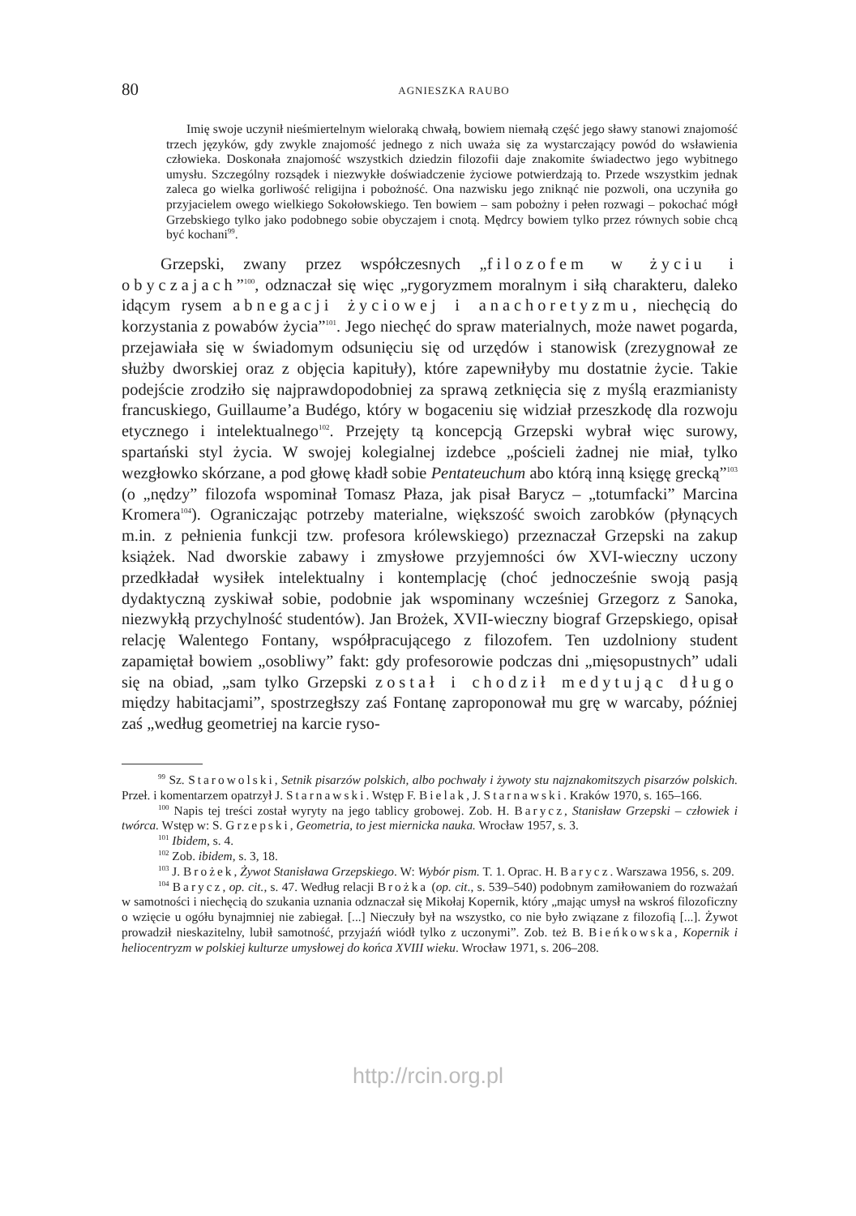80 AGNIESZKA RAUBO
Imię swoje uczynił nieśmiertelnym wieloraką chwałą, bowiem niemałą część jego sławy stanowi znajomość trzech języków, gdy zwykle znajomość jednego z nich uważa się za wystarczający powód do wsławienia człowieka. Doskonała znajomość wszystkich dziedzin filozofii daje znakomite świadectwo jego wybitnego umysłu. Szczególny rozsądek i niezwykłe doświadczenie życiowe potwierdzają to. Przede wszystkim jednak zaleca go wielka gorliwość religijna i pobożność. Ona nazwisku jego zniknąć nie pozwoli, ona uczyniła go przyjacielem owego wielkiego Sokołowskiego. Ten bowiem – sam pobożny i pełen rozwagi – pokochać mógł Grzebskiego tylko jako podobnego sobie obyczajem i cnotą. Mędrcy bowiem tylko przez równych sobie chcą być kochani<sup>99</sup>.
Grzepski, zwany przez współczesnych „filozofem w życiu i obyczajach”<sup>100</sup>, odznaczał się więc „rygoryzmem moralnym i siłą charakteru, daleko idącym rysem abnegacji życiowej i anachoretyzmu, niechęcią do korzystania z powabów życia”<sup>101</sup>. Jego niechęć do spraw materialnych, może nawet pogarda, przejawiała się w świadomym odsunięciu się od urzędów i stanowisk (zrezygnował ze służby dworskiej oraz z objęcia kapituły), które zapewniłyby mu dostatnie życie. Takie podejście zrodziło się najprawdopodobniej za sprawą zetknięcia się z myślą erazmianisty francuskiego, Guillaume’a Budégo, który w bogaceniu się widział przeszkodę dla rozwoju etycznego i intelektualnego<sup>102</sup>. Przejęty tą koncepcją Grzepski wybrał więc surowy, spartański styl życia. W swojej kolegialnej izdebce „pościeli żadnej nie miał, tylko wezgłowko skórzane, a pod głowę kładł sobie Pentateuchum abo którą inną księgę grecką”<sup>103</sup> (o „nędzy” filozofa wspominał Tomasz Płaza, jak pisał Barycz – „totumfacki” Marcina Kromera<sup>104</sup>). Ograniczając potrzeby materialne, większość swoich zarobków (płynących m.in. z pełnienia funkcji tzw. profesora królewskiego) przeznaczał Grzepski na zakup książek. Nad dworskie zabawy i zmysłowe przyjemności ów XVI-wieczny uczony przedkładał wysiłek intelektualny i kontemplację (choć jednocześnie swoją pasją dydaktyczną zyskiwał sobie, podobnie jak wspominany wcześniej Grzegorz z Sanoka, niezwykłą przychylność studentów). Jan Brożek, XVII-wieczny biograf Grzepskiego, opisał relację Walentego Fontany, współpracującego z filozofem. Ten uzdolniony student zapamiętał bowiem „osobliwy” fakt: gdy profesorowie podczas dni „mięsopustnych” udali się na obiad, „sam tylko Grzepski został i chodził medytując długo między habitacjami”, spostrzegłszy zaś Fontanę zaproponował mu grę w warcaby, później zaś „według geometriej na karcie ryso-
<sup>99</sup> Sz. Starowolski, Setnik pisarzów polskich, albo pochwały i żywoty stu najznakomitszych pisarzów polskich. Przeł. i komentarzem opatrzył J. Starnawski. Wstęp F. Bielak, J. Starnawski. Kraków 1970, s. 165–166.
<sup>100</sup> Napis tej treści został wyryty na jego tablicy grobowej. Zob. H. Barycz, Stanisław Grzepski – człowiek i twórca. Wstęp w: S. Grzepski, Geometria, to jest miernicka nauka. Wrocław 1957, s. 3.
<sup>101</sup> Ibidem, s. 4.
<sup>102</sup> Zob. ibidem, s. 3, 18.
<sup>103</sup> J. Brożek, Żywot Stanisława Grzepskiego. W: Wybór pism. T. 1. Oprac. H. Barycz. Warszawa 1956, s. 209.
<sup>104</sup> Barycz, op. cit., s. 47. Według relacji Brożka (op. cit., s. 539–540) podobnym zamiłowaniem do rozważań w samotności i niechęcią do szukania uznania odznaczał się Mikołaj Kopernik, który „mając umysł na wskroś filozoficzny o wzięcie u ogółu bynajmniej nie zabiegał. [...] Nieczuły był na wszystko, co nie było związane z filozofią [...]. Żywot prowadził nieskazitelny, lubił samotność, przyjaźń wiódł tylko z uczonymi”. Zob. też B. Bieńkowska, Kopernik i heliocentryzm w polskiej kulturze umysłowej do końca XVIII wieku. Wrocław 1971, s. 206–208.
http://rcin.org.pl